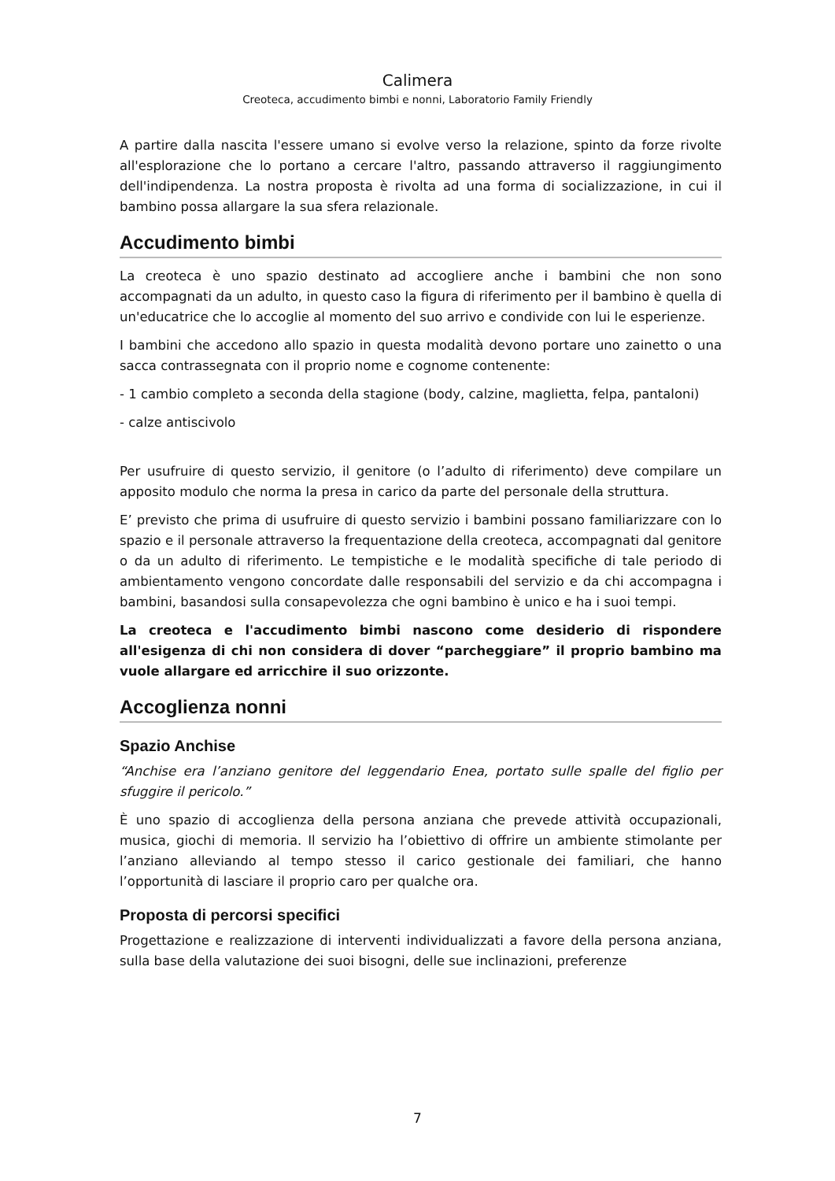Calimera
Creoteca, accudimento bimbi e nonni, Laboratorio Family Friendly
A partire dalla nascita l'essere umano si evolve verso la relazione, spinto da forze rivolte all'esplorazione che lo portano a cercare l'altro, passando attraverso il raggiungimento dell'indipendenza. La nostra proposta è rivolta ad una forma di socializzazione, in cui il bambino possa allargare la sua sfera relazionale.
Accudimento bimbi
La creoteca è uno spazio destinato ad accogliere anche i bambini che non sono accompagnati da un adulto, in questo caso la figura di riferimento per il bambino è quella di un'educatrice che lo accoglie al momento del suo arrivo e condivide con lui le esperienze.
I bambini che accedono allo spazio in questa modalità devono portare uno zainetto o una sacca contrassegnata con il proprio nome e cognome contenente:
- 1 cambio completo a seconda della stagione (body, calzine, maglietta, felpa, pantaloni)
- calze antiscivolo
Per usufruire di questo servizio, il genitore (o l’adulto di riferimento) deve compilare un apposito modulo che norma la presa in carico da parte del personale della struttura.
E’ previsto che prima di usufruire di questo servizio i bambini possano familiarizzare con lo spazio e il personale attraverso la frequentazione della creoteca, accompagnati dal genitore o da un adulto di riferimento. Le tempistiche e le modalità specifiche di tale periodo di ambientamento vengono concordate dalle responsabili del servizio e da chi accompagna i bambini, basandosi sulla consapevolezza che ogni bambino è unico e ha i suoi tempi.
La creoteca e l'accudimento bimbi nascono come desiderio di rispondere all'esigenza di chi non considera di dover “parcheggiare” il proprio bambino ma vuole allargare ed arricchire il suo orizzonte.
Accoglienza nonni
Spazio Anchise
“Anchise era l’anziano genitore del leggendario Enea, portato sulle spalle del figlio per sfuggire il pericolo.”
È uno spazio di accoglienza della persona anziana che prevede attività occupazionali, musica, giochi di memoria. Il servizio ha l’obiettivo di offrire un ambiente stimolante per l’anziano alleviando al tempo stesso il carico gestionale dei familiari, che hanno l’opportunità di lasciare il proprio caro per qualche ora.
Proposta di percorsi specifici
Progettazione e realizzazione di interventi individualizzati a favore della persona anziana, sulla base della valutazione dei suoi bisogni, delle sue inclinazioni, preferenze
7